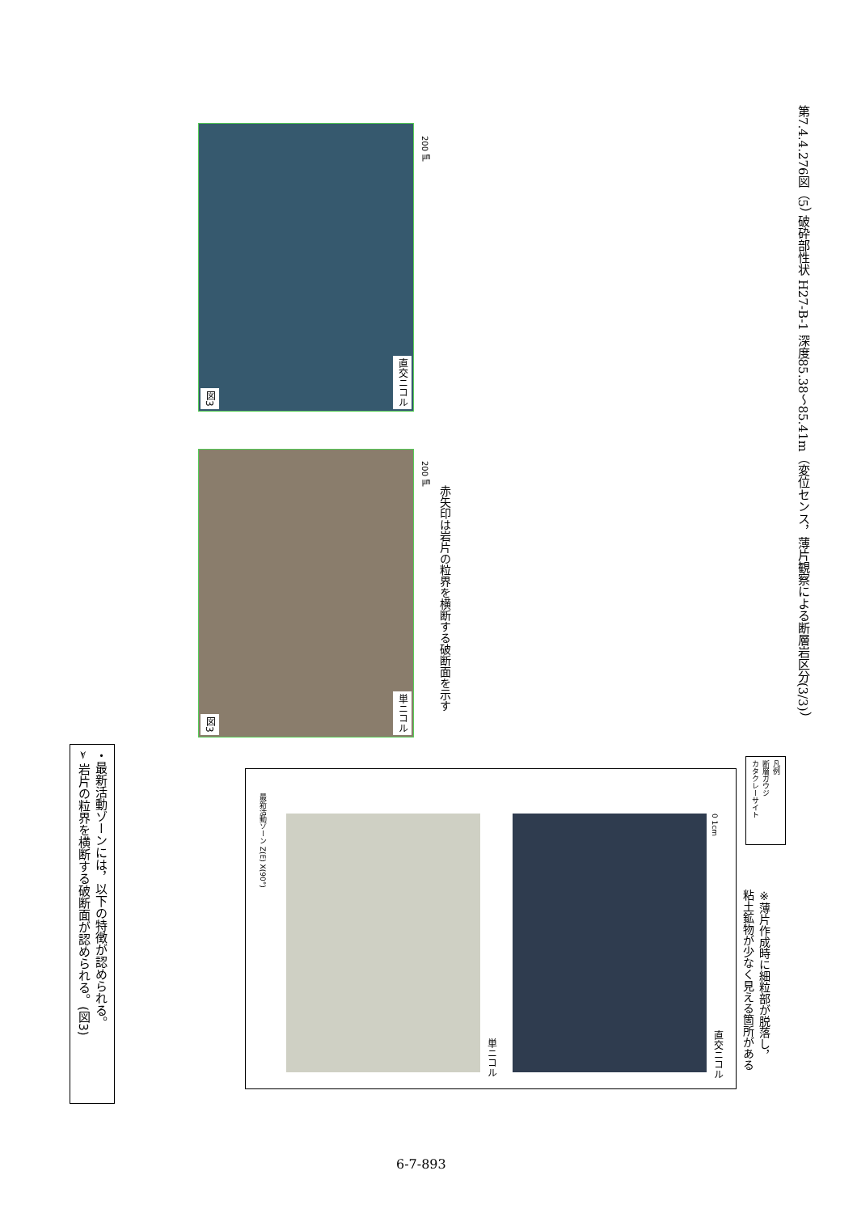・最新活動ゾーンには，以下の特徴が認められる。
➢ 岩片の粒界を横断する破断面が認められる。(図3)
最新活動ゾーン Z(E) X(90°)
単ニコル
直交ニコル
0 1cm
図3
単ニコル
200 ㎛
図3
直交ニコル
200 ㎛
赤矢印は岩片の粒界を横断する破断面を示す
※薄片作成時に細粒部が脱落し，
粘土鉱物が少なく見える箇所がある
凡例
断層ガウジ
カタクレーサイト
第7.4.4.276図（5） 破砕部性状 H27-B-1 深度85.38～85.41m（変位センス，薄片観察による断層岩区分(3/3)）
6-7-893